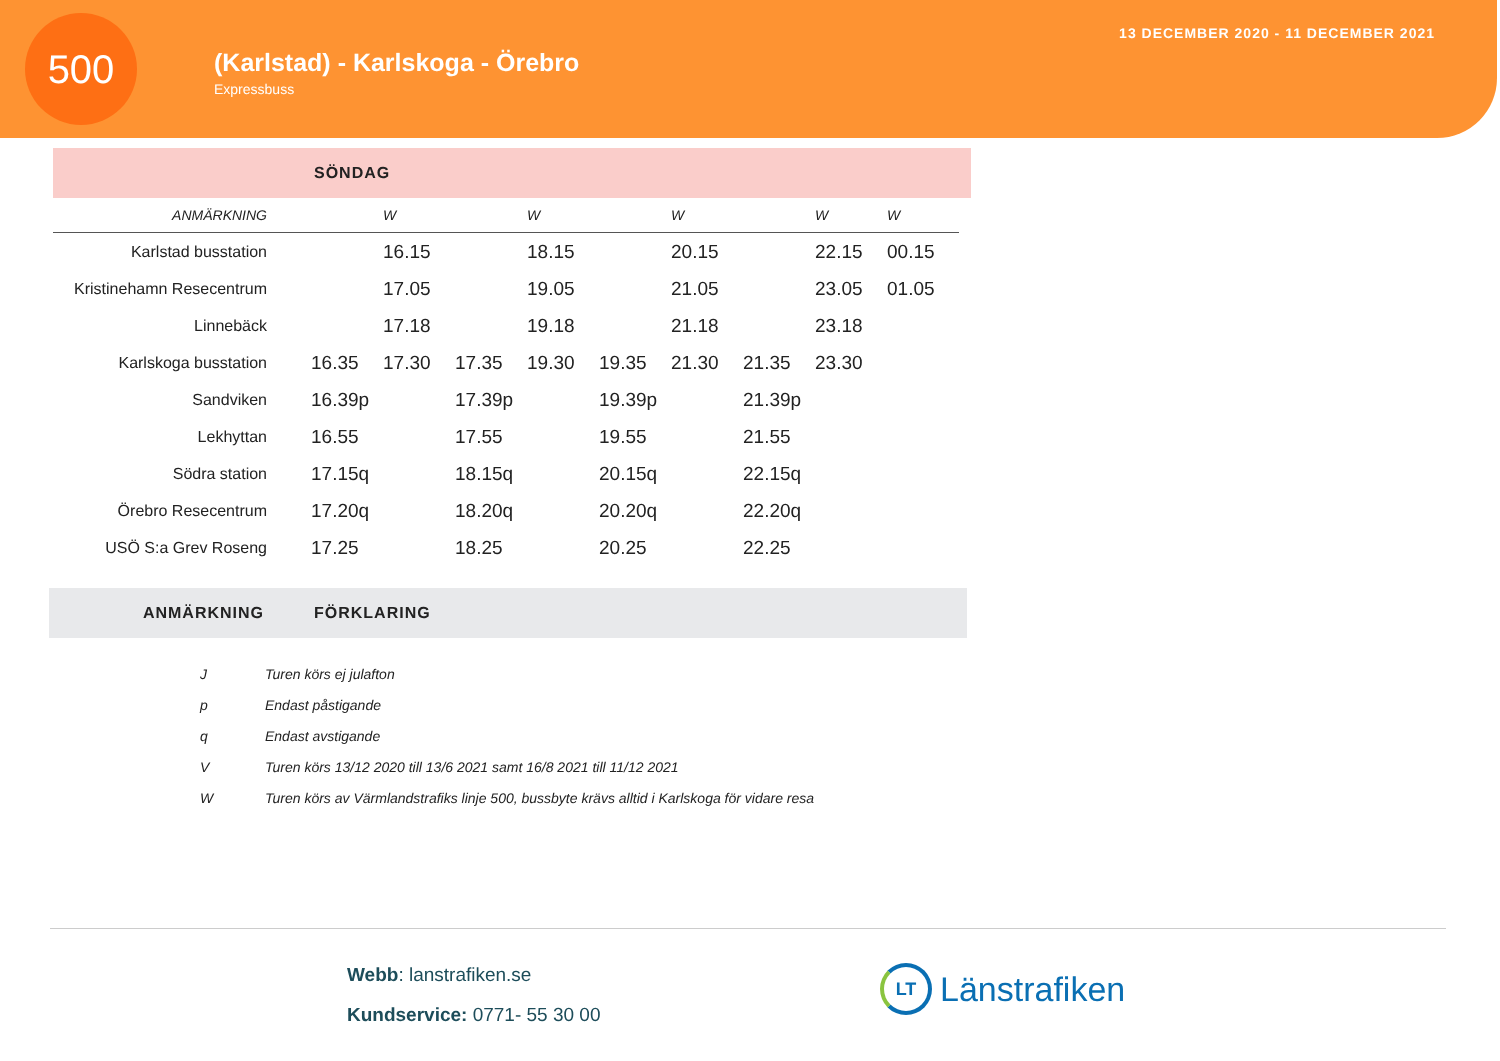500
(Karlstad) - Karlskoga - Örebro
Expressbuss
13 DECEMBER 2020 - 11 DECEMBER 2021
SÖNDAG
| ANMÄRKNING | | W | | W | | W | | W | W |
| --- | --- | --- | --- | --- | --- | --- | --- | --- | --- |
| Karlstad busstation | | 16.15 | | 18.15 | | 20.15 | | 22.15 | 00.15 |
| Kristinehamn Resecentrum | | 17.05 | | 19.05 | | 21.05 | | 23.05 | 01.05 |
| Linnebäck | | 17.18 | | 19.18 | | 21.18 | | 23.18 | |
| Karlskoga busstation | 16.35 | 17.30 | 17.35 | 19.30 | 19.35 | 21.30 | 21.35 | 23.30 | |
| Sandviken | 16.39p | | 17.39p | | 19.39p | | 21.39p | | |
| Lekhyttan | 16.55 | | 17.55 | | 19.55 | | 21.55 | | |
| Södra station | 17.15q | | 18.15q | | 20.15q | | 22.15q | | |
| Örebro Resecentrum | 17.20q | | 18.20q | | 20.20q | | 22.20q | | |
| USÖ S:a Grev Roseng | 17.25 | | 18.25 | | 20.25 | | 22.25 | | |
ANMÄRKNING FÖRKLARING
| J | Turen körs ej julafton |
| p | Endast påstigande |
| q | Endast avstigande |
| V | Turen körs 13/12 2020 till 13/6 2021 samt 16/8 2021 till 11/12 2021 |
| W | Turen körs av Värmlandstrafiks linje 500, bussbyte krävs alltid i Karlskoga för vidare resa |
Webb: lanstrafiken.se
Kundservice: 0771- 55 30 00
LT
Länstrafiken